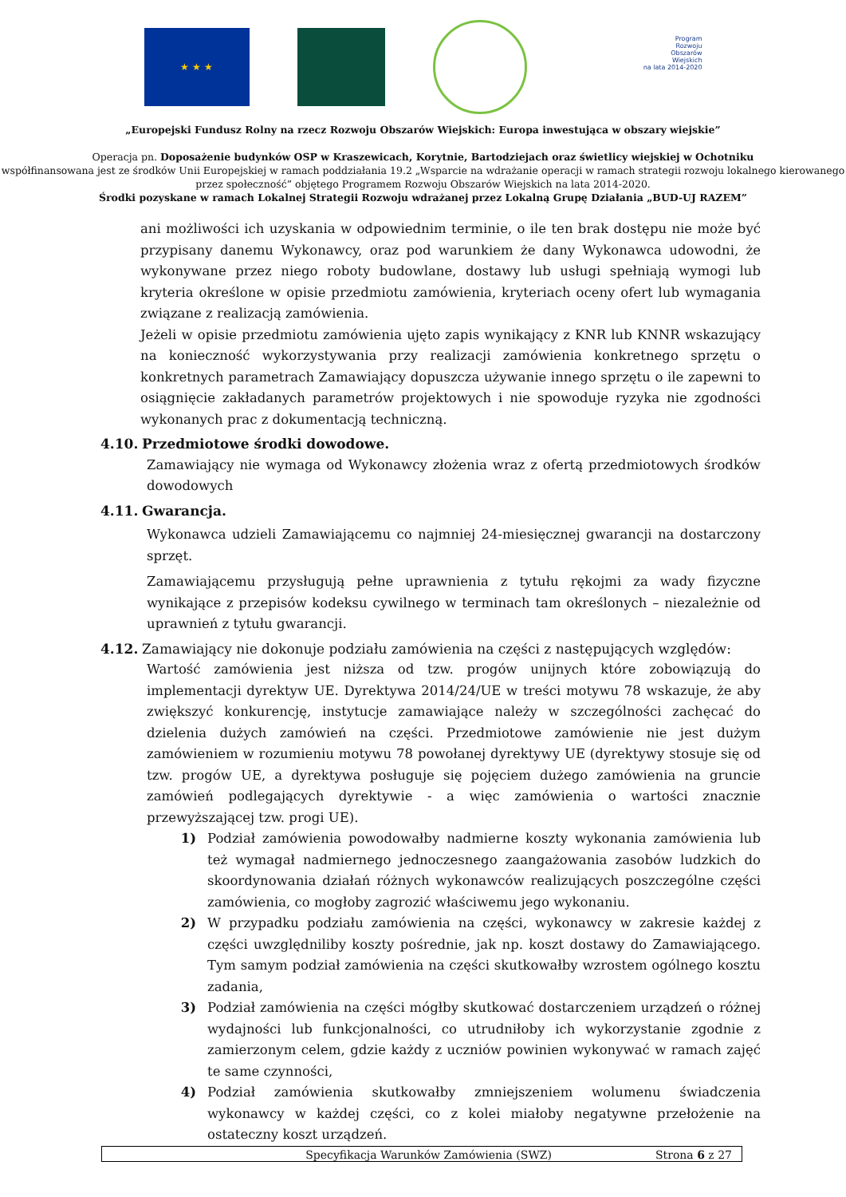★ ★ ★
Program
Rozwoju
Obszarów
Wiejskich
na lata 2014-2020
„Europejski Fundusz Rolny na rzecz Rozwoju Obszarów Wiejskich: Europa inwestująca w obszary wiejskie”
Operacja pn. Doposażenie budynków OSP w Kraszewicach, Korytnie, Bartodziejach oraz świetlicy wiejskiej w Ochotniku
współfinansowana jest ze środków Unii Europejskiej w ramach poddziałania 19.2 „Wsparcie na wdrażanie operacji w ramach strategii rozwoju lokalnego kierowanego przez społeczność” objętego Programem Rozwoju Obszarów Wiejskich na lata 2014-2020.
Środki pozyskane w ramach Lokalnej Strategii Rozwoju wdrażanej przez Lokalną Grupę Działania „BUD-UJ RAZEM”
ani możliwości ich uzyskania w odpowiednim terminie, o ile ten brak dostępu nie może być przypisany danemu Wykonawcy, oraz pod warunkiem że dany Wykonawca udowodni, że wykonywane przez niego roboty budowlane, dostawy lub usługi spełniają wymogi lub kryteria określone w opisie przedmiotu zamówienia, kryteriach oceny ofert lub wymagania związane z realizacją zamówienia.
Jeżeli w opisie przedmiotu zamówienia ujęto zapis wynikający z KNR lub KNNR wskazujący na konieczność wykorzystywania przy realizacji zamówienia konkretnego sprzętu o konkretnych parametrach Zamawiający dopuszcza używanie innego sprzętu o ile zapewni to osiągnięcie zakładanych parametrów projektowych i nie spowoduje ryzyka nie zgodności wykonanych prac z dokumentacją techniczną.
4.10. Przedmiotowe środki dowodowe.
Zamawiający nie wymaga od Wykonawcy złożenia wraz z ofertą przedmiotowych środków dowodowych
4.11. Gwarancja.
Wykonawca udzieli Zamawiającemu co najmniej 24-miesięcznej gwarancji na dostarczony sprzęt.
Zamawiającemu przysługują pełne uprawnienia z tytułu rękojmi za wady fizyczne wynikające z przepisów kodeksu cywilnego w terminach tam określonych – niezależnie od uprawnień z tytułu gwarancji.
4.12. Zamawiający nie dokonuje podziału zamówienia na części z następujących względów:
Wartość zamówienia jest niższa od tzw. progów unijnych które zobowiązują do implementacji dyrektyw UE. Dyrektywa 2014/24/UE w treści motywu 78 wskazuje, że aby zwiększyć konkurencję, instytucje zamawiające należy w szczególności zachęcać do dzielenia dużych zamówień na części. Przedmiotowe zamówienie nie jest dużym zamówieniem w rozumieniu motywu 78 powołanej dyrektywy UE (dyrektywy stosuje się od tzw. progów UE, a dyrektywa posługuje się pojęciem dużego zamówienia na gruncie zamówień podlegających dyrektywie - a więc zamówienia o wartości znacznie przewyższającej tzw. progi UE).
1) Podział zamówienia powodowałby nadmierne koszty wykonania zamówienia lub też wymagał nadmiernego jednoczesnego zaangażowania zasobów ludzkich do skoordynowania działań różnych wykonawców realizujących poszczególne części zamówienia, co mogłoby zagrozić właściwemu jego wykonaniu.
2) W przypadku podziału zamówienia na części, wykonawcy w zakresie każdej z części uwzględniliby koszty pośrednie, jak np. koszt dostawy do Zamawiającego. Tym samym podział zamówienia na części skutkowałby wzrostem ogólnego kosztu zadania,
3) Podział zamówienia na części mógłby skutkować dostarczeniem urządzeń o różnej wydajności lub funkcjonalności, co utrudniłoby ich wykorzystanie zgodnie z zamierzonym celem, gdzie każdy z uczniów powinien wykonywać w ramach zajęć te same czynności,
4) Podział zamówienia skutkowałby zmniejszeniem wolumenu świadczenia wykonawcy w każdej części, co z kolei miałoby negatywne przełożenie na ostateczny koszt urządzeń.
Specyfikacja Warunków Zamówienia (SWZ) Strona 6 z 27